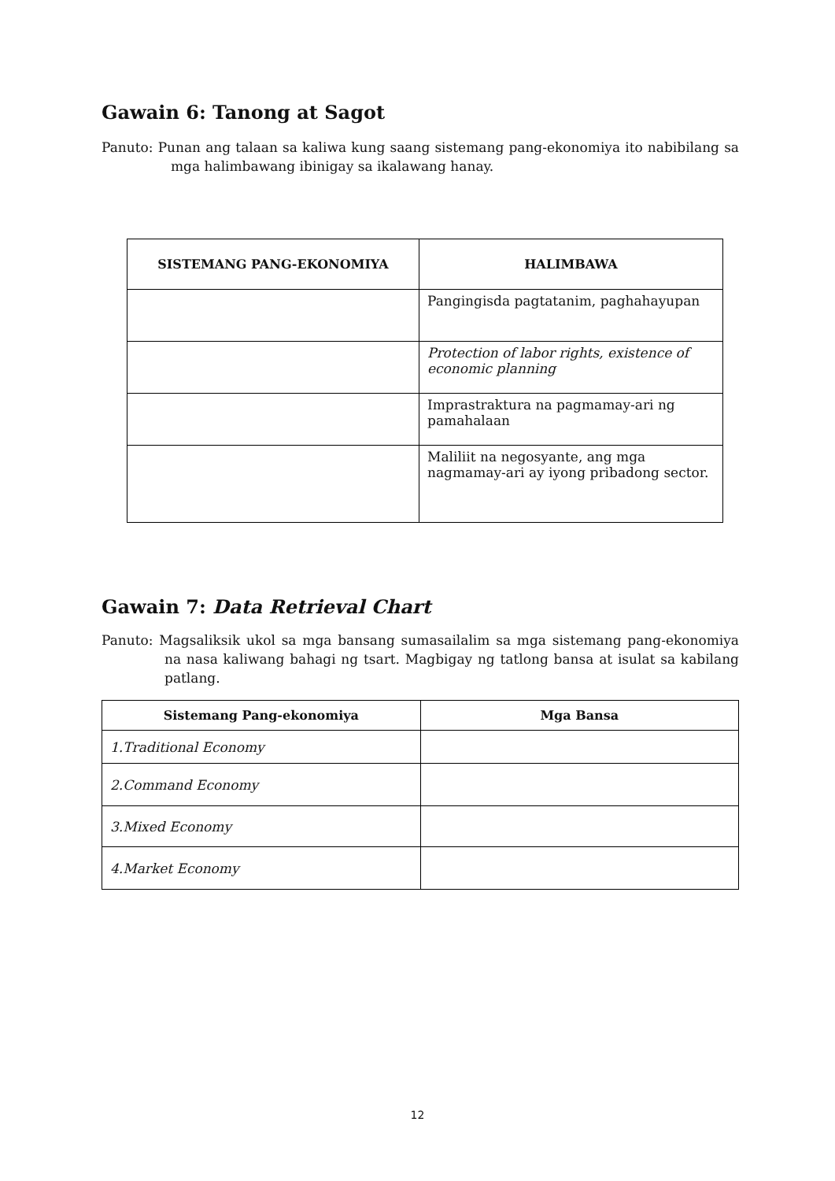Gawain 6: Tanong at Sagot
Panuto: Punan ang talaan sa kaliwa kung saang sistemang pang-ekonomiya ito nabibilang sa mga halimbawang ibinigay sa ikalawang hanay.
| SISTEMANG PANG-EKONOMIYA | HALIMBAWA |
| --- | --- |
| | Pangingisda pagtatanim, paghahayupan |
| | Protection of labor rights, existence of economic planning |
| | Imprastraktura na pagmamay-ari ng pamahalaan |
| | Maliliit na negosyante, ang mga nagmamay-ari ay iyong pribadong sector. |
Gawain 7: Data Retrieval Chart
Panuto: Magsaliksik ukol sa mga bansang sumasailalim sa mga sistemang pang-ekonomiya na nasa kaliwang bahagi ng tsart. Magbigay ng tatlong bansa at isulat sa kabilang patlang.
| Sistemang Pang-ekonomiya | Mga Bansa |
| --- | --- |
| 1.Traditional Economy | |
| 2.Command Economy | |
| 3.Mixed Economy | |
| 4.Market Economy | |
12